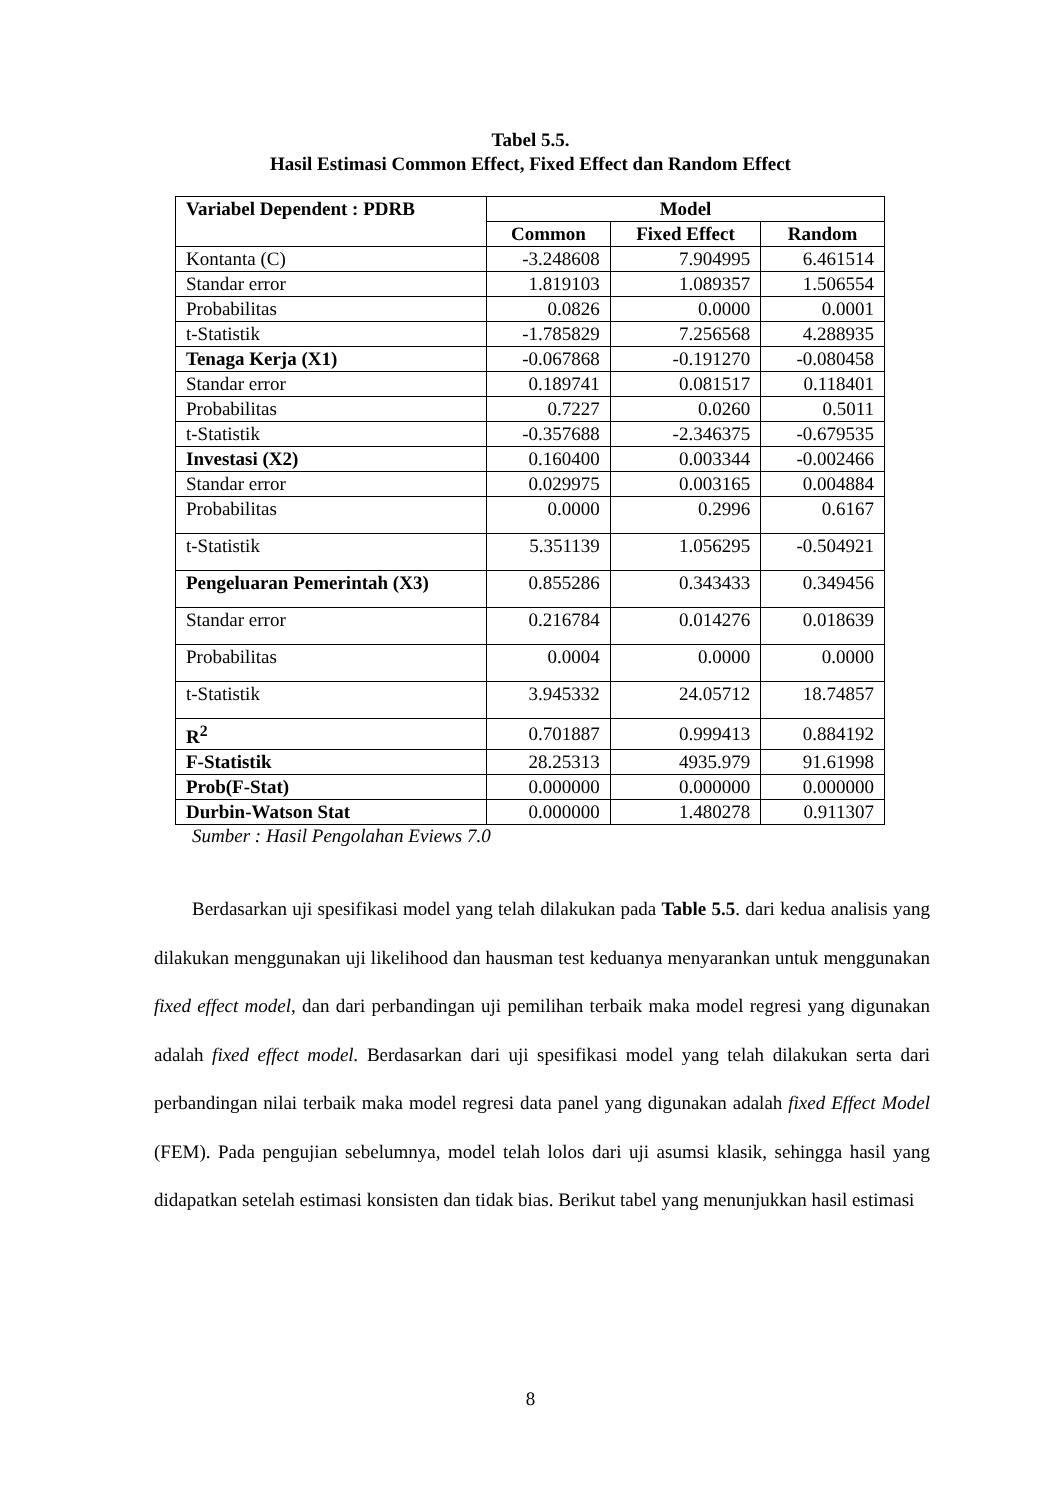Tabel 5.5.
Hasil Estimasi Common Effect, Fixed Effect dan Random Effect
| Variabel Dependent : PDRB | Model | | |
| --- | --- | --- | --- |
| | Common | Fixed Effect | Random |
| Kontanta (C) | -3.248608 | 7.904995 | 6.461514 |
| Standar error | 1.819103 | 1.089357 | 1.506554 |
| Probabilitas | 0.0826 | 0.0000 | 0.0001 |
| t-Statistik | -1.785829 | 7.256568 | 4.288935 |
| Tenaga Kerja (X1) | -0.067868 | -0.191270 | -0.080458 |
| Standar error | 0.189741 | 0.081517 | 0.118401 |
| Probabilitas | 0.7227 | 0.0260 | 0.5011 |
| t-Statistik | -0.357688 | -2.346375 | -0.679535 |
| Investasi (X2) | 0.160400 | 0.003344 | -0.002466 |
| Standar error | 0.029975 | 0.003165 | 0.004884 |
| Probabilitas | 0.0000 | 0.2996 | 0.6167 |
| t-Statistik | 5.351139 | 1.056295 | -0.504921 |
| Pengeluaran Pemerintah (X3) | 0.855286 | 0.343433 | 0.349456 |
| Standar error | 0.216784 | 0.014276 | 0.018639 |
| Probabilitas | 0.0004 | 0.0000 | 0.0000 |
| t-Statistik | 3.945332 | 24.05712 | 18.74857 |
| R<sup>2</sup> | 0.701887 | 0.999413 | 0.884192 |
| F-Statistik | 28.25313 | 4935.979 | 91.61998 |
| Prob(F-Stat) | 0.000000 | 0.000000 | 0.000000 |
| Durbin-Watson Stat | 0.000000 | 1.480278 | 0.911307 |
Sumber : Hasil Pengolahan Eviews 7.0
Berdasarkan uji spesifikasi model yang telah dilakukan pada Table 5.5. dari kedua analisis yang dilakukan menggunakan uji likelihood dan hausman test keduanya menyarankan untuk menggunakan fixed effect model, dan dari perbandingan uji pemilihan terbaik maka model regresi yang digunakan adalah fixed effect model. Berdasarkan dari uji spesifikasi model yang telah dilakukan serta dari perbandingan nilai terbaik maka model regresi data panel yang digunakan adalah fixed Effect Model (FEM). Pada pengujian sebelumnya, model telah lolos dari uji asumsi klasik, sehingga hasil yang didapatkan setelah estimasi konsisten dan tidak bias. Berikut tabel yang menunjukkan hasil estimasi
8